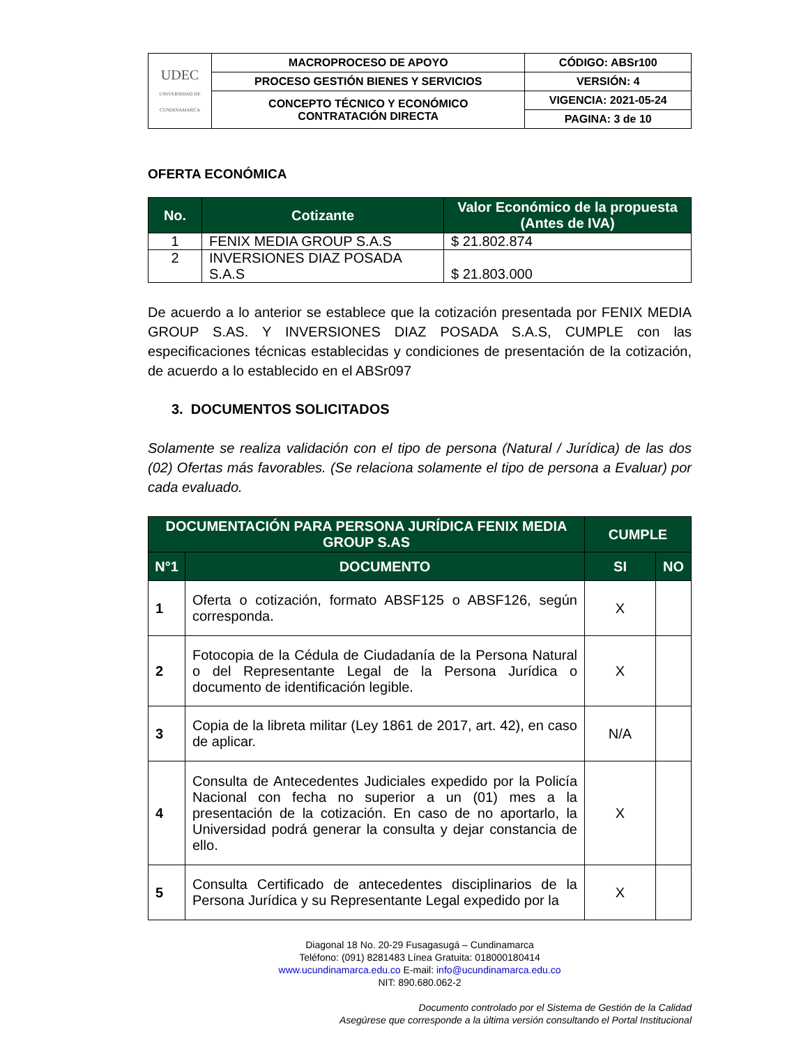| UDEC UNIVERSIDAD DE CUNDINAMARCA | MACROPROCESO DE APOYO | CÓDIGO: ABSr100 |
| | PROCESO GESTIÓN BIENES Y SERVICIOS | VERSIÓN: 4 |
| | CONCEPTO TÉCNICO Y ECONÓMICO CONTRATACIÓN DIRECTA | VIGENCIA: 2021-05-24 |
| | | PAGINA: 3 de 10 |
OFERTA ECONÓMICA
| No. | Cotizante | Valor Económico de la propuesta (Antes de IVA) |
| --- | --- | --- |
| 1 | FENIX MEDIA GROUP S.A.S | $ 21.802.874 |
| 2 | INVERSIONES DIAZ POSADA S.A.S | $ 21.803.000 |
De acuerdo a lo anterior se establece que la cotización presentada por FENIX MEDIA GROUP S.AS. Y INVERSIONES DIAZ POSADA S.A.S, CUMPLE con las especificaciones técnicas establecidas y condiciones de presentación de la cotización, de acuerdo a lo establecido en el ABSr097
3. DOCUMENTOS SOLICITADOS
Solamente se realiza validación con el tipo de persona (Natural / Jurídica) de las dos (02) Ofertas más favorables. (Se relaciona solamente el tipo de persona a Evaluar) por cada evaluado.
| DOCUMENTACIÓN PARA PERSONA JURÍDICA FENIX MEDIA GROUP S.AS | | CUMPLE | |
| --- | --- | --- | --- |
| N°1 | DOCUMENTO | SI | NO |
| 1 | Oferta o cotización, formato ABSF125 o ABSF126, según corresponda. | X | |
| 2 | Fotocopia de la Cédula de Ciudadanía de la Persona Natural o del Representante Legal de la Persona Jurídica o documento de identificación legible. | X | |
| 3 | Copia de la libreta militar (Ley 1861 de 2017, art. 42), en caso de aplicar. | N/A | |
| 4 | Consulta de Antecedentes Judiciales expedido por la Policía Nacional con fecha no superior a un (01) mes a la presentación de la cotización. En caso de no aportarlo, la Universidad podrá generar la consulta y dejar constancia de ello. | X | |
| 5 | Consulta Certificado de antecedentes disciplinarios de la Persona Jurídica y su Representante Legal expedido por la | X | |
Diagonal 18 No. 20-29 Fusagasugá – Cundinamarca
Teléfono: (091) 8281483 Línea Gratuita: 018000180414
www.ucundinamarca.edu.co E-mail: info@ucundinamarca.edu.co
NIT: 890.680.062-2
Documento controlado por el Sistema de Gestión de la Calidad
Asegúrese que corresponde a la última versión consultando el Portal Institucional